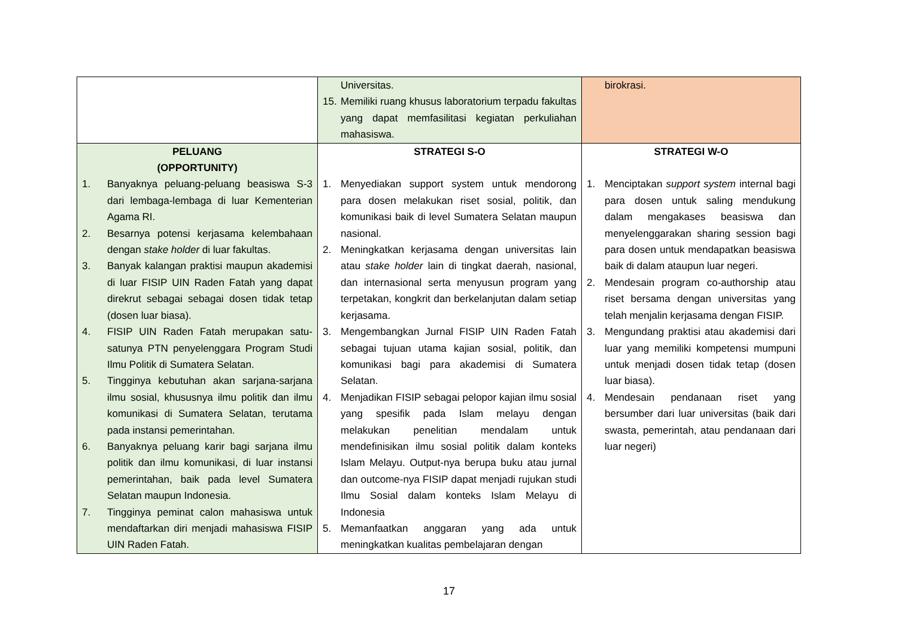| | Universitas. 15. Memiliki ruang khusus laboratorium terpadu fakultas yang dapat memfasilitasi kegiatan perkuliahan mahasiswa. | birokrasi. |
| PELUANG (OPPORTUNITY) 1. Banyaknya peluang-peluang beasiswa S-3 dari lembaga-lembaga di luar Kementerian Agama RI. 2. Besarnya potensi kerjasama kelembahaan dengan stake holder di luar fakultas. 3. Banyak kalangan praktisi maupun akademisi di luar FISIP UIN Raden Fatah yang dapat direkrut sebagai sebagai dosen tidak tetap (dosen luar biasa). 4. FISIP UIN Raden Fatah merupakan satu-satunya PTN penyelenggara Program Studi Ilmu Politik di Sumatera Selatan. 5. Tingginya kebutuhan akan sarjana-sarjana ilmu sosial, khususnya ilmu politik dan ilmu komunikasi di Sumatera Selatan, terutama pada instansi pemerintahan. 6. Banyaknya peluang karir bagi sarjana ilmu politik dan ilmu komunikasi, di luar instansi pemerintahan, baik pada level Sumatera Selatan maupun Indonesia. 7. Tingginya peminat calon mahasiswa untuk mendaftarkan diri menjadi mahasiswa FISIP UIN Raden Fatah. | STRATEGI S-O 1. Menyediakan support system untuk mendorong para dosen melakukan riset sosial, politik, dan komunikasi baik di level Sumatera Selatan maupun nasional. 2. Meningkatkan kerjasama dengan universitas lain atau stake holder lain di tingkat daerah, nasional, dan internasional serta menyusun program yang terpetakan, kongkrit dan berkelanjutan dalam setiap kerjasama. 3. Mengembangkan Jurnal FISIP UIN Raden Fatah sebagai tujuan utama kajian sosial, politik, dan komunikasi bagi para akademisi di Sumatera Selatan. 4. Menjadikan FISIP sebagai pelopor kajian ilmu sosial yang spesifik pada Islam melayu dengan melakukan penelitian mendalam untuk mendefinisikan ilmu sosial politik dalam konteks Islam Melayu. Output-nya berupa buku atau jurnal dan outcome-nya FISIP dapat menjadi rujukan studi Ilmu Sosial dalam konteks Islam Melayu di Indonesia 5. Memanfaatkan anggaran yang ada untuk meningkatkan kualitas pembelajaran dengan | STRATEGI W-O 1. Menciptakan support system internal bagi para dosen untuk saling mendukung dalam mengakases beasiswa dan menyelenggarakan sharing session bagi para dosen untuk mendapatkan beasiswa baik di dalam ataupun luar negeri. 2. Mendesain program co-authorship atau riset bersama dengan universitas yang telah menjalin kerjasama dengan FISIP. 3. Mengundang praktisi atau akademisi dari luar yang memiliki kompetensi mumpuni untuk menjadi dosen tidak tetap (dosen luar biasa). 4. Mendesain pendanaan riset yang bersumber dari luar universitas (baik dari swasta, pemerintah, atau pendanaan dari luar negeri) |
17